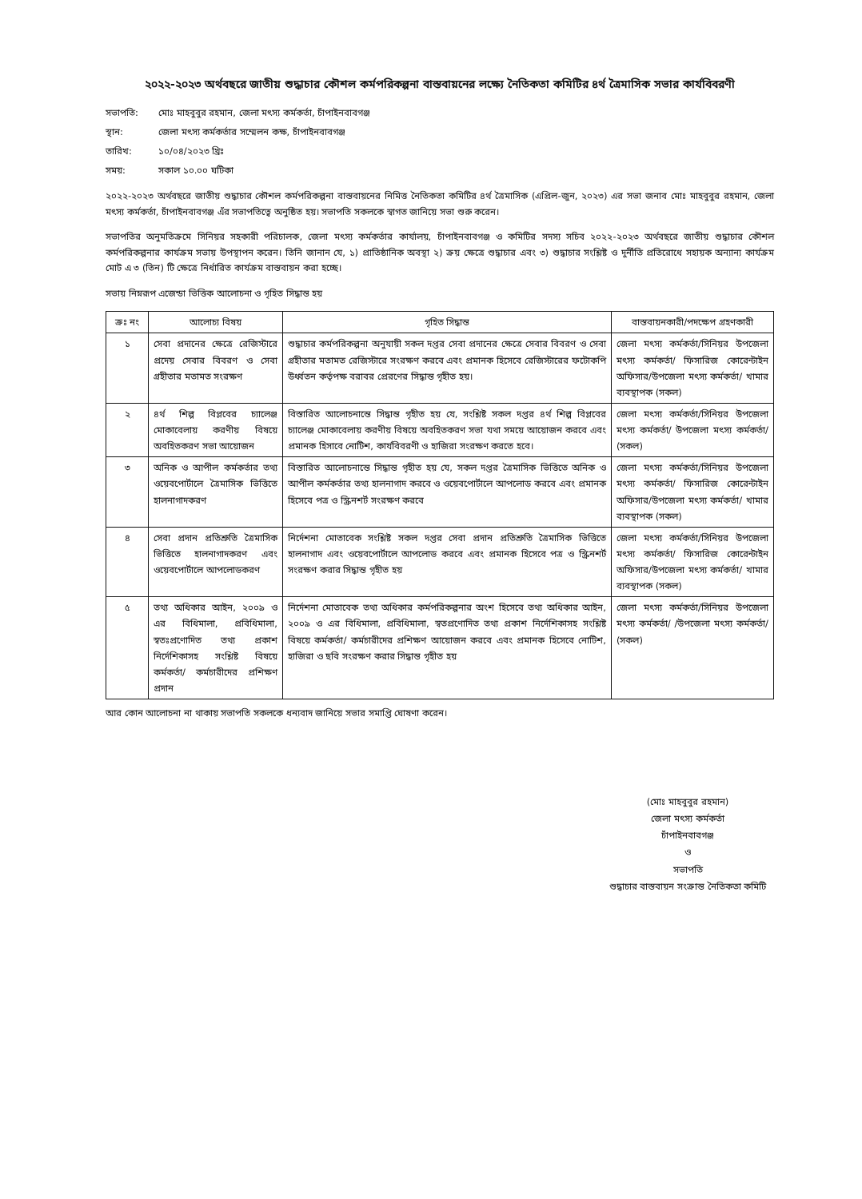২০২২-২০২৩ অর্থবছরে জাতীয় শুদ্ধাচার কৌশল কর্মপরিকল্পনা বাস্তবায়নের লক্ষ্যে নৈতিকতা কমিটির ৪র্থ ত্রৈমাসিক সভার কার্যবিবরণী
সভাপতি:
মোঃ মাহবুবুর রহমান, জেলা মৎস্য কর্মকর্তা, চাঁপাইনবাবগঞ্জ
স্থান:
জেলা মৎস্য কর্মকর্তার সম্মেলন কক্ষ, চাঁপাইনবাবগঞ্জ
তারিখ:
১০/০৪/২০২৩ খ্রিঃ
সময়:
সকাল ১০.০০ ঘটিকা
২০২২-২০২৩ অর্থবছরে জাতীয় শুদ্ধাচার কৌশল কর্মপরিকল্পনা বাস্তবায়নের নিমিত্ত নৈতিকতা কমিটির ৪র্থ ত্রৈমাসিক (এপ্রিল-জুন, ২০২৩) এর সভা জনাব মোঃ মাহবুবুর রহমান, জেলা মৎস্য কর্মকর্তা, চাঁপাইনবাবগঞ্জ এঁর সভাপতিত্বে অনুষ্ঠিত হয়। সভাপতি সকলকে স্বাগত জানিয়ে সভা শুরু করেন।
সভাপতির অনুমতিক্রমে সিনিয়র সহকারী পরিচালক, জেলা মৎস্য কর্মকর্তার কার্যালয়, চাঁপাইনবাবগঞ্জ ও কমিটির সদস্য সচিব ২০২২-২০২৩ অর্থবছরে জাতীয় শুদ্ধাচার কৌশল কর্মপরিকল্পনার কার্যক্রম সভায় উপস্থাপন করেন। তিনি জানান যে, ১) প্রাতিষ্ঠানিক অবস্থা ২) ক্রয় ক্ষেত্রে শুদ্ধাচার এবং ৩) শুদ্ধাচার সংশ্লিষ্ট ও দুর্নীতি প্রতিরোধে সহায়ক অন্যান্য কার্যক্রম মোট এ ৩ (তিন) টি ক্ষেত্রে নির্ধারিত কার্যক্রম বাস্তবায়ন করা হচ্ছে।
সভায় নিম্নরূপ এজেন্ডা ভিত্তিক আলোচনা ও গৃহিত সিদ্ধান্ত হয়
| ক্রঃ নং | আলোচ্য বিষয় | গৃহিত সিদ্ধান্ত | বাস্তবায়নকারী/পদক্ষেপ গ্রহণকারী |
| --- | --- | --- | --- |
| ১ | সেবা প্রদানের ক্ষেত্রে রেজিস্টারে প্রদেয় সেবার বিবরণ ও সেবা গ্রহীতার মতামত সংরক্ষণ | শুদ্ধাচার কর্মপরিকল্পনা অনুযায়ী সকল দপ্তর সেবা প্রদানের ক্ষেত্রে সেবার বিবরণ ও সেবা গ্রহীতার মতামত রেজিস্টারে সংরক্ষণ করবে এবং প্রমানক হিসেবে রেজিস্টারের ফটোকপি উর্ধ্বতন কর্তৃপক্ষ বরাবর প্রেরণের সিদ্ধান্ত গৃহীত হয়। | জেলা মৎস্য কর্মকর্তা/সিনিয়র উপজেলা মৎস্য কর্মকর্তা/ ফিসারিজ কোরেন্টাইন অফিসার/উপজেলা মৎস্য কর্মকর্তা/ খামার ব্যবস্থাপক (সকল) |
| ২ | ৪র্থ শিল্প বিপ্লবের চ্যালেঞ্জ মোকাবেলায় করণীয় বিষয়ে অবহিতকরণ সভা আয়োজন | বিস্তারিত আলোচনান্তে সিদ্ধান্ত গৃহীত হয় যে, সংশ্লিষ্ট সকল দপ্তর ৪র্থ শিল্প বিপ্লবের চ্যালেঞ্জ মোকাবেলায় করণীয় বিষয়ে অবহিতকরণ সভা যথা সময়ে আয়োজন করবে এবং প্রমানক হিসাবে নোটিশ, কার্যবিবরণী ও হাজিরা সংরক্ষণ করতে হবে। | জেলা মৎস্য কর্মকর্তা/সিনিয়র উপজেলা মৎস্য কর্মকর্তা/ উপজেলা মৎস্য কর্মকর্তা/ (সকল) |
| ৩ | অনিক ও আপীল কর্মকর্তার তথ্য ওয়েবপোর্টালে ত্রৈমাসিক ভিত্তিতে হালনাগাদকরণ | বিস্তারিত আলোচনান্তে সিদ্ধান্ত গৃহীত হয় যে, সকল দপ্তর ত্রৈমাসিক ভিত্তিতে অনিক ও আপীল কর্মকর্তার তথ্য হালনাগাদ করবে ও ওয়েবপোর্টালে আপলোড করবে এবং প্রমানক হিসেবে পত্র ও স্ক্রিনশর্ট সংরক্ষণ করবে | জেলা মৎস্য কর্মকর্তা/সিনিয়র উপজেলা মৎস্য কর্মকর্তা/ ফিসারিজ কোরেন্টাইন অফিসার/উপজেলা মৎস্য কর্মকর্তা/ খামার ব্যবস্থাপক (সকল) |
| ৪ | সেবা প্রদান প্রতিশ্রুতি ত্রৈমাসিক ভিত্তিতে হালনাগাদকরণ এবং ওয়েবপোর্টালে আপলোডকরণ | নির্দেশনা মোতাবেক সংশ্লিষ্ট সকল দপ্তর সেবা প্রদান প্রতিশ্রুতি ত্রৈমাসিক ভিত্তিতে হালনাগাদ এবং ওয়েবপোর্টালে আপলোড করবে এবং প্রমানক হিসেবে পত্র ও স্ক্রিনশর্ট সংরক্ষণ করার সিদ্ধান্ত গৃহীত হয় | জেলা মৎস্য কর্মকর্তা/সিনিয়র উপজেলা মৎস্য কর্মকর্তা/ ফিসারিজ কোরেন্টাইন অফিসার/উপজেলা মৎস্য কর্মকর্তা/ খামার ব্যবস্থাপক (সকল) |
| ৫ | তথ্য অধিকার আইন, ২০০৯ ও এর বিধিমালা, প্রবিধিমালা, স্বতঃপ্রণোদিত তথ্য প্রকাশ নির্দেশিকাসহ সংশ্লিষ্ট বিষয়ে কর্মকর্তা/ কর্মচারীদের প্রশিক্ষণ প্রদান | নির্দেশনা মোতাবেক তথ্য অধিকার কর্মপরিকল্পনার অংশ হিসেবে তথ্য অধিকার আইন, ২০০৯ ও এর বিধিমালা, প্রবিধিমালা, স্বতপ্রণোদিত তথ্য প্রকাশ নির্দেশিকাসহ সংশ্লিষ্ট বিষয়ে কর্মকর্তা/ কর্মচারীদের প্রশিক্ষণ আয়োজন করবে এবং প্রমানক হিসেবে নোটিশ, হাজিরা ও ছবি সংরক্ষণ করার সিদ্ধান্ত গৃহীত হয় | জেলা মৎস্য কর্মকর্তা/সিনিয়র উপজেলা মৎস্য কর্মকর্তা/ /উপজেলা মৎস্য কর্মকর্তা/ (সকল) |
আর কোন আলোচনা না থাকায় সভাপতি সকলকে ধন্যবাদ জানিয়ে সভার সমাপ্তি ঘোষণা করেন।
(মোঃ মাহবুবুর রহমান)
জেলা মৎস্য কর্মকর্তা
চাঁপাইনবাবগঞ্জ
ও
সভাপতি
শুদ্ধাচার বাস্তবায়ন সংক্রান্ত নৈতিকতা কমিটি